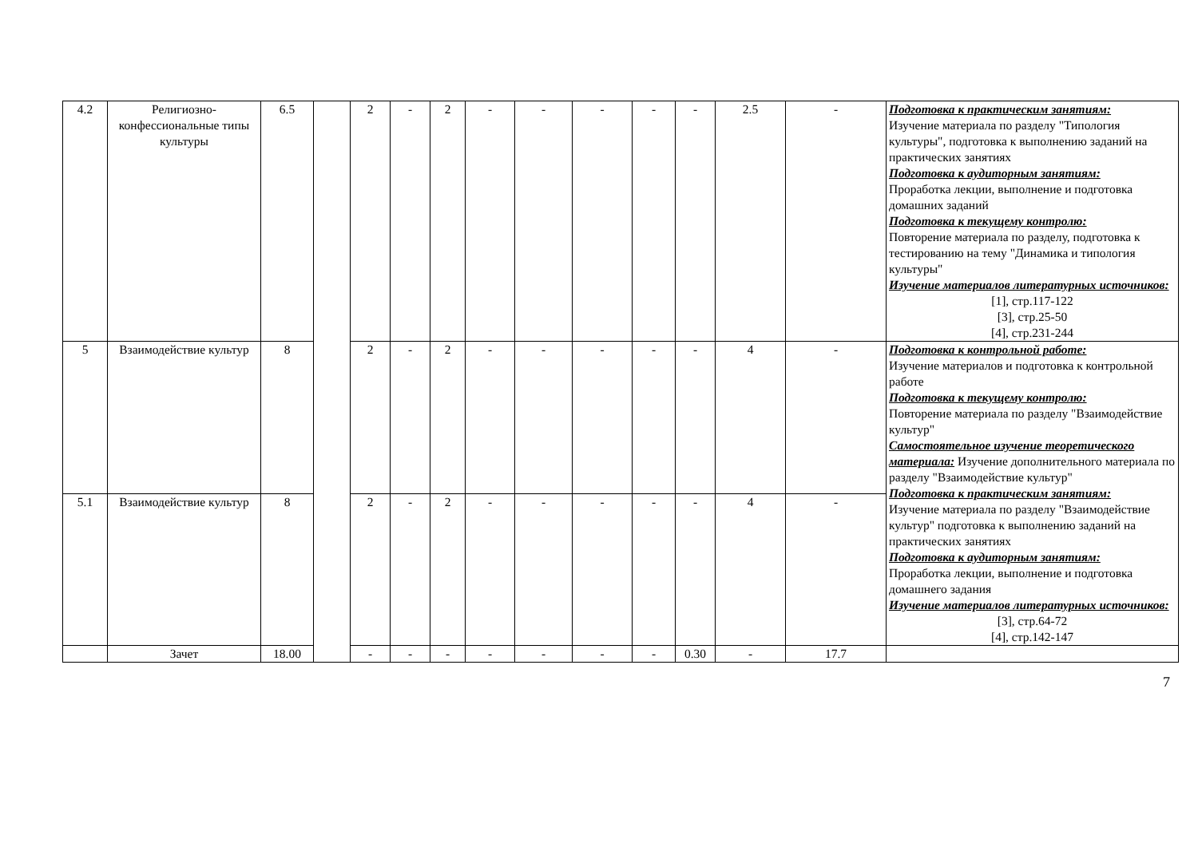| 4.2 | Религиозно-конфессиональные типы культуры | 6.5 | | 2 | - | 2 | - | - | - | - | - | 2.5 | - | Подготовка к практическим занятиям: Изучение материала по разделу "Типология культуры", подготовка к выполнению заданий на практических занятиях Подготовка к аудиторным занятиям: Проработка лекции, выполнение и подготовка домашних заданий Подготовка к текущему контролю: Повторение материала по разделу, подготовка к тестированию на тему "Динамика и типология культуры" Изучение материалов литературных источников: [1], стр.117-122 [3], стр.25-50 [4], стр.231-244 |
| 5 | Взаимодействие культур | 8 | | 2 | - | 2 | - | - | - | - | - | 4 | - | Подготовка к контрольной работе: Изучение материалов и подготовка к контрольной работе Подготовка к текущему контролю: Повторение материала по разделу "Взаимодействие культур" Самостоятельное изучение теоретического материала: Изучение дополнительного материала по разделу "Взаимодействие культур" Подготовка к практическим занятиям: Изучение материала по разделу "Взаимодействие культур" подготовка к выполнению заданий на практических занятиях Подготовка к аудиторным занятиям: Проработка лекции, выполнение и подготовка домашнего задания Изучение материалов литературных источников: [3], стр.64-72 [4], стр.142-147 |
| 5.1 | Взаимодействие культур | 8 | | 2 | - | 2 | - | - | - | - | - | 4 | - | |
| | Зачет | 18.00 | | - | - | - | - | - | - | - | 0.30 | - | 17.7 | |
7